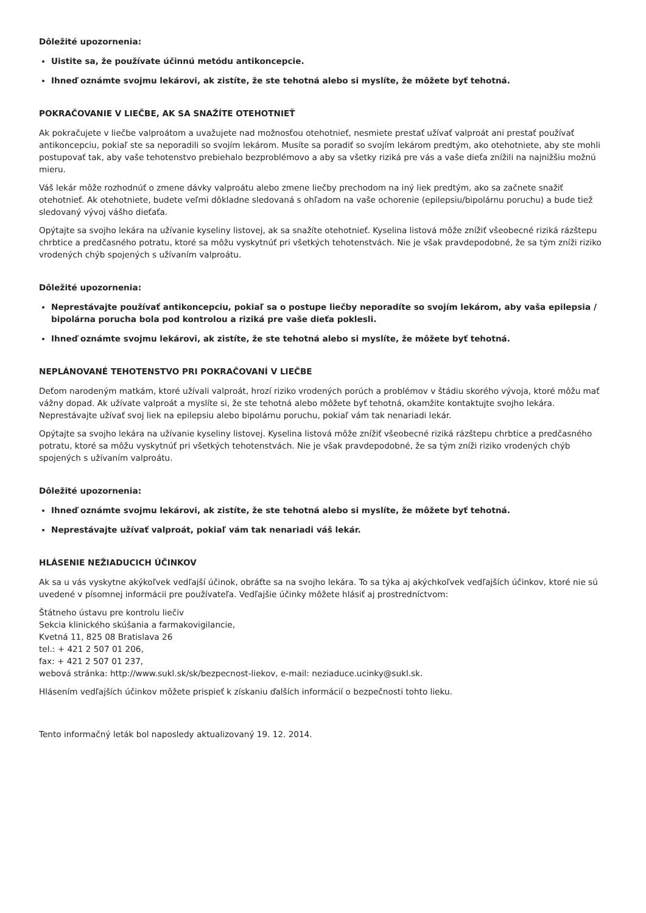Dôležité upozornenia:
Uistite sa, že používate účinnú metódu antikoncepcie.
Ihneď oznámte svojmu lekárovi, ak zistíte, že ste tehotná alebo si myslíte, že môžete byť tehotná.
POKRAČOVANIE V LIEČBE, AK SA SNAŽÍTE OTEHOTNIEŤ
Ak pokračujete v liečbe valproátom a uvažujete nad možnosťou otehotnieť, nesmiete prestať užívať valproát ani prestať používať antikoncepciu, pokiaľ ste sa neporadili so svojím lekárom. Musíte sa poradiť so svojím lekárom predtým, ako otehotniete, aby ste mohli postupovať tak, aby vaše tehotenstvo prebiehalo bezproblémovo a aby sa všetky riziká pre vás a vaše dieťa znížili na najnižšiu možnú mieru.
Váš lekár môže rozhodnúť o zmene dávky valproátu alebo zmene liečby prechodom na iný liek predtým, ako sa začnete snažiť otehotnieť. Ak otehotniete, budete veľmi dôkladne sledovaná s ohľadom na vaše ochorenie (epilepsiu/bipolárnu poruchu) a bude tiež sledovaný vývoj vášho dieťaťa.
Opýtajte sa svojho lekára na užívanie kyseliny listovej, ak sa snažíte otehotnieť. Kyselina listová môže znížiť všeobecné riziká rázštepu chrbtice a predčasného potratu, ktoré sa môžu vyskytnúť pri všetkých tehotenstvách. Nie je však pravdepodobné, že sa tým zníži riziko vrodených chýb spojených s užívaním valproátu.
Dôležité upozornenia:
Neprestávajte používať antikoncepciu, pokiaľ sa o postupe liečby neporadíte so svojím lekárom, aby vaša epilepsia / bipolárna porucha bola pod kontrolou a riziká pre vaše dieťa poklesli.
Ihneď oznámte svojmu lekárovi, ak zistíte, že ste tehotná alebo si myslíte, že môžete byť tehotná.
NEPLÁNOVANÉ TEHOTENSTVO PRI POKRAČOVANÍ V LIEČBE
Deťom narodeným matkám, ktoré užívali valproát, hrozí riziko vrodených porúch a problémov v štádiu skorého vývoja, ktoré môžu mať vážny dopad. Ak užívate valproát a myslíte si, že ste tehotná alebo môžete byť tehotná, okamžite kontaktujte svojho lekára. Neprestávajte užívať svoj liek na epilepsiu alebo bipolárnu poruchu, pokiaľ vám tak nenariadi lekár.
Opýtajte sa svojho lekára na užívanie kyseliny listovej. Kyselina listová môže znížiť všeobecné riziká rázštepu chrbtice a predčasného potratu, ktoré sa môžu vyskytnúť pri všetkých tehotenstvách. Nie je však pravdepodobné, že sa tým zníži riziko vrodených chýb spojených s užívaním valproátu.
Dôležité upozornenia:
Ihneď oznámte svojmu lekárovi, ak zistíte, že ste tehotná alebo si myslíte, že môžete byť tehotná.
Neprestávajte užívať valproát, pokiaľ vám tak nenariadi váš lekár.
HLÁSENIE NEŽIADUCICH ÚČINKOV
Ak sa u vás vyskytne akýkoľvek vedľajší účinok, obráťte sa na svojho lekára. To sa týka aj akýchkoľvek vedľajších účinkov, ktoré nie sú uvedené v písomnej informácii pre používateľa. Vedľajšie účinky môžete hlásiť aj prostredníctvom:
Štátneho ústavu pre kontrolu liečiv
Sekcia klinického skúšania a farmakovigilancie,
Kvetná 11, 825 08 Bratislava 26
tel.: + 421 2 507 01 206,
fax: + 421 2 507 01 237,
webová stránka: http://www.sukl.sk/sk/bezpecnost-liekov, e-mail: neziaduce.ucinky@sukl.sk.
Hlásením vedľajších účinkov môžete prispieť k získaniu ďalších informácií o bezpečnosti tohto lieku.
Tento informačný leták bol naposledy aktualizovaný 19. 12. 2014.